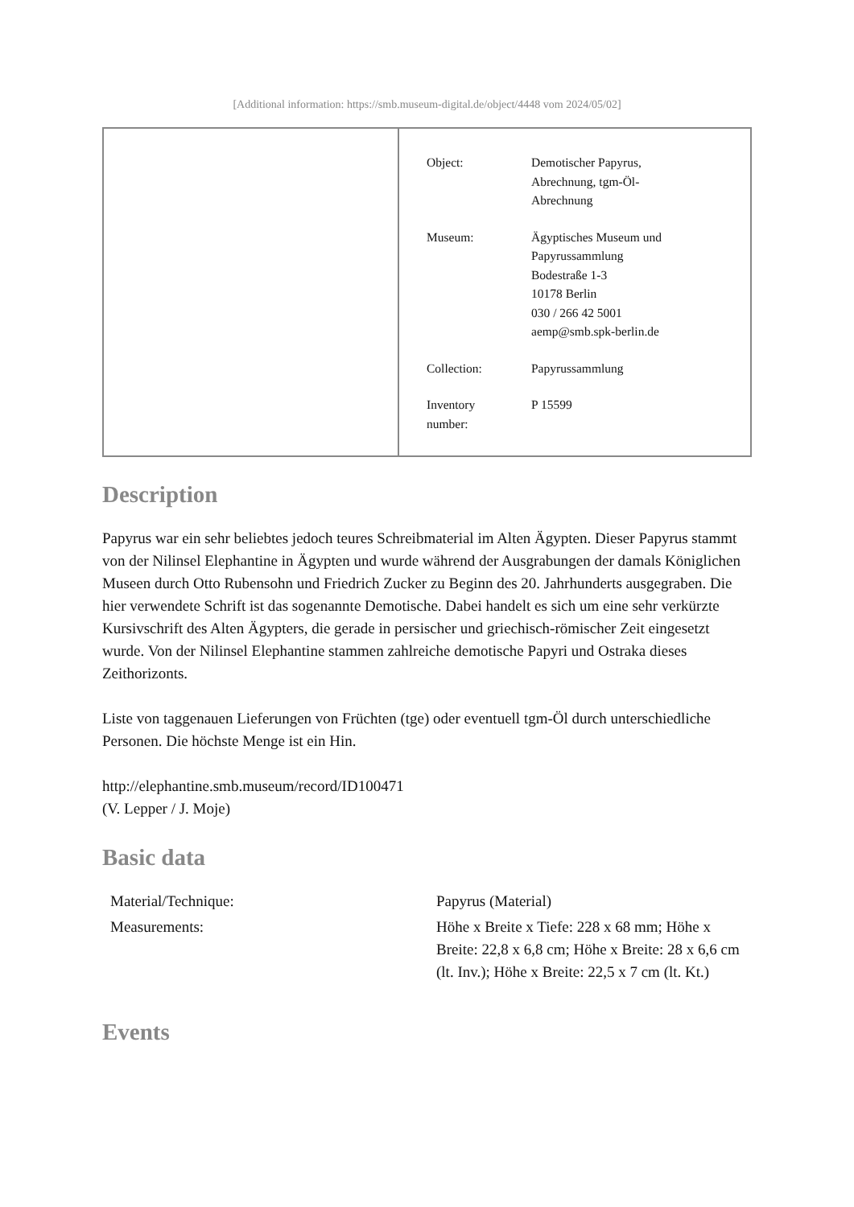[Additional information: https://smb.museum-digital.de/object/4448 vom 2024/05/02]
| Object: | Demotischer Papyrus, Abrechnung, tgm-Öl- Abrechnung |
| Museum: | Ägyptisches Museum und Papyrussammlung Bodestraße 1-3 10178 Berlin 030 / 266 42 5001 aemp@smb.spk-berlin.de |
| Collection: | Papyrussammlung |
| Inventory number: | P 15599 |
Description
Papyrus war ein sehr beliebtes jedoch teures Schreibmaterial im Alten Ägypten. Dieser Papyrus stammt von der Nilinsel Elephantine in Ägypten und wurde während der Ausgrabungen der damals Königlichen Museen durch Otto Rubensohn und Friedrich Zucker zu Beginn des 20. Jahrhunderts ausgegraben. Die hier verwendete Schrift ist das sogenannte Demotische. Dabei handelt es sich um eine sehr verkürzte Kursivschrift des Alten Ägypters, die gerade in persischer und griechisch-römischer Zeit eingesetzt wurde. Von der Nilinsel Elephantine stammen zahlreiche demotische Papyri und Ostraka dieses Zeithorizonts.
Liste von taggenauen Lieferungen von Früchten (tge) oder eventuell tgm-Öl durch unterschiedliche Personen. Die höchste Menge ist ein Hin.
http://elephantine.smb.museum/record/ID100471
(V. Lepper / J. Moje)
Basic data
| Material/Technique: | Papyrus (Material) |
| Measurements: | Höhe x Breite x Tiefe: 228 x 68 mm; Höhe x Breite: 22,8 x 6,8 cm; Höhe x Breite: 28 x 6,6 cm (lt. Inv.); Höhe x Breite: 22,5 x 7 cm (lt. Kt.) |
Events